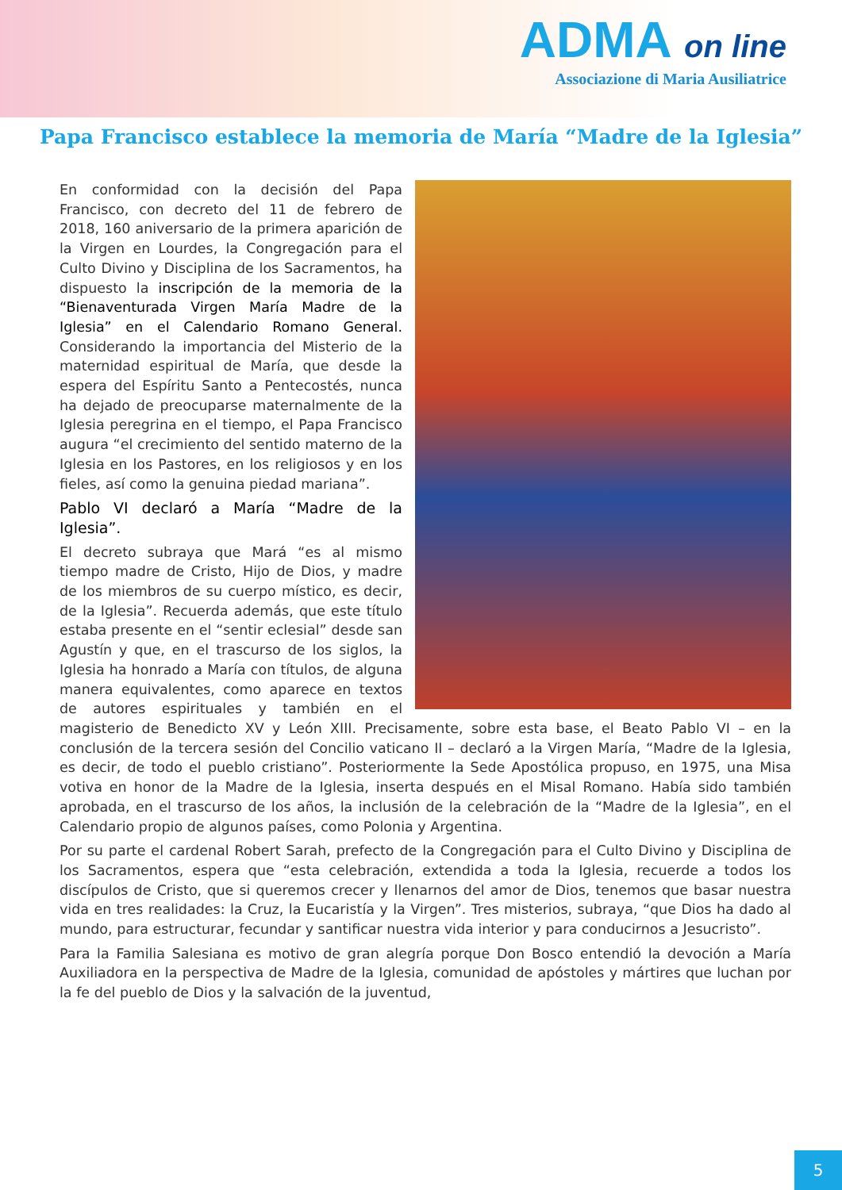ADMA on line
Associazione di Maria Ausiliatrice
Papa Francisco establece la memoria de María “Madre de la Iglesia”
En conformidad con la decisión del Papa Francisco, con decreto del 11 de febrero de 2018, 160 aniversario de la primera aparición de la Virgen en Lourdes, la Congregación para el Culto Divino y Disciplina de los Sacramentos, ha dispuesto la inscripción de la memoria de la “Bienaventurada Virgen María Madre de la Iglesia” en el Calendario Romano General. Considerando la importancia del Misterio de la maternidad espiritual de María, que desde la espera del Espíritu Santo a Pentecostés, nunca ha dejado de preocuparse maternalmente de la Iglesia peregrina en el tiempo, el Papa Francisco augura “el crecimiento del sentido materno de la Iglesia en los Pastores, en los religiosos y en los fieles, así como la genuina piedad mariana”.
Pablo VI declaró a María “Madre de la Iglesia”.
El decreto subraya que Mará “es al mismo tiempo madre de Cristo, Hijo de Dios, y madre de los miembros de su cuerpo místico, es decir, de la Iglesia”. Recuerda además, que este título estaba presente en el “sentir eclesial” desde san Agustín y que, en el trascurso de los siglos, la Iglesia ha honrado a María con títulos, de alguna manera equivalentes, como aparece en textos de autores espirituales y también en el magisterio de Benedicto XV y León XIII. Precisamente, sobre esta base, el Beato Pablo VI – en la conclusión de la tercera sesión del Concilio vaticano II – declaró a la Virgen María, “Madre de la Iglesia, es decir, de todo el pueblo cristiano”. Posteriormente la Sede Apostólica propuso, en 1975, una Misa votiva en honor de la Madre de la Iglesia, inserta después en el Misal Romano. Había sido también aprobada, en el trascurso de los años, la inclusión de la celebración de la “Madre de la Iglesia”, en el Calendario propio de algunos países, como Polonia y Argentina.
Por su parte el cardenal Robert Sarah, prefecto de la Congregación para el Culto Divino y Disciplina de los Sacramentos, espera que “esta celebración, extendida a toda la Iglesia, recuerde a todos los discípulos de Cristo, que si queremos crecer y llenarnos del amor de Dios, tenemos que basar nuestra vida en tres realidades: la Cruz, la Eucaristía y la Virgen”. Tres misterios, subraya, “que Dios ha dado al mundo, para estructurar, fecundar y santificar nuestra vida interior y para conducirnos a Jesucristo”.
Para la Familia Salesiana es motivo de gran alegría porque Don Bosco entendió la devoción a María Auxiliadora en la perspectiva de Madre de la Iglesia, comunidad de apóstoles y mártires que luchan por la fe del pueblo de Dios y la salvación de la juventud,
5